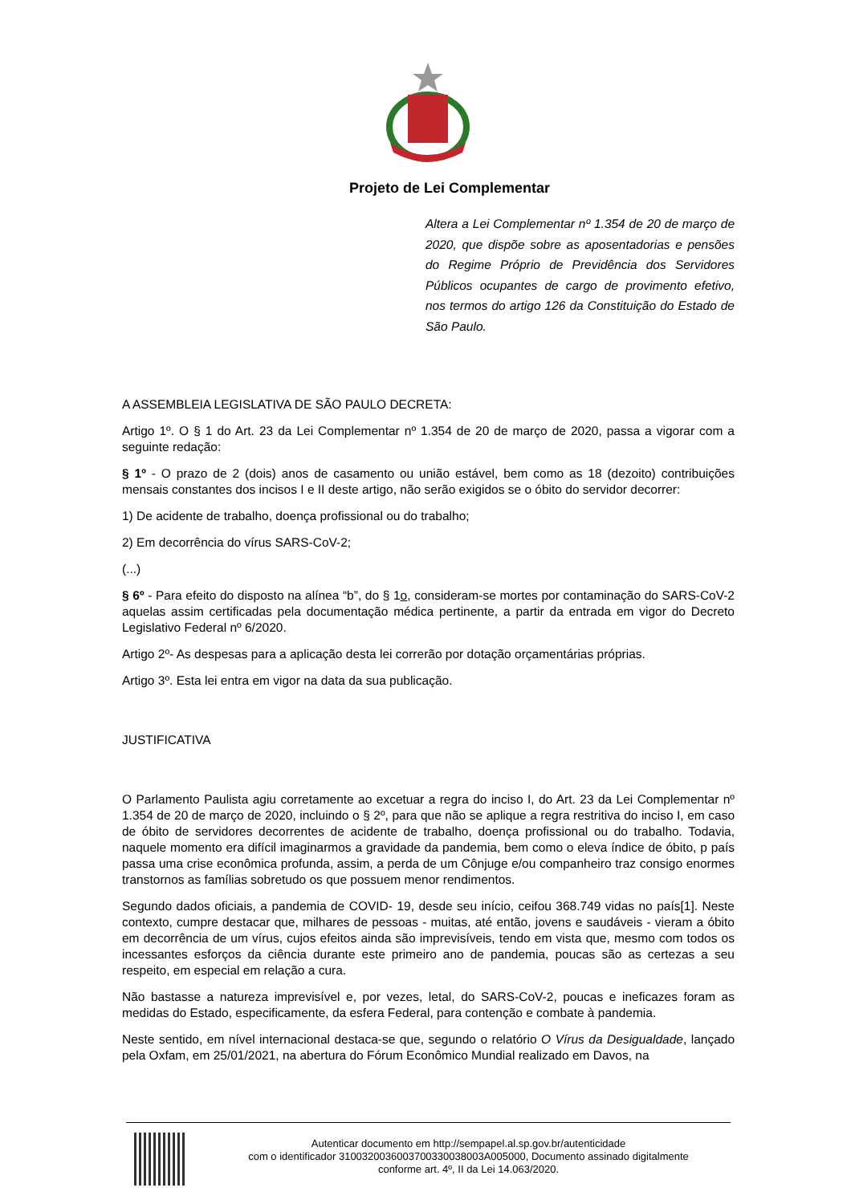Projeto de Lei Complementar
Altera a Lei Complementar nº 1.354 de 20 de março de 2020, que dispõe sobre as aposentadorias e pensões do Regime Próprio de Previdência dos Servidores Públicos ocupantes de cargo de provimento efetivo, nos termos do artigo 126 da Constituição do Estado de São Paulo.
A ASSEMBLEIA LEGISLATIVA DE SÃO PAULO DECRETA:
Artigo 1º. O § 1 do Art. 23 da Lei Complementar nº 1.354 de 20 de março de 2020, passa a vigorar com a seguinte redação:
§ 1º - O prazo de 2 (dois) anos de casamento ou união estável, bem como as 18 (dezoito) contribuições mensais constantes dos incisos I e II deste artigo, não serão exigidos se o óbito do servidor decorrer:
1) De acidente de trabalho, doença profissional ou do trabalho;
2) Em decorrência do vírus SARS-CoV-2;
(...)
§ 6º - Para efeito do disposto na alínea “b”, do § 1o, consideram-se mortes por contaminação do SARS-CoV-2 aquelas assim certificadas pela documentação médica pertinente, a partir da entrada em vigor do Decreto Legislativo Federal nº 6/2020.
Artigo 2º- As despesas para a aplicação desta lei correrão por dotação orçamentárias próprias.
Artigo 3º. Esta lei entra em vigor na data da sua publicação.
JUSTIFICATIVA
O Parlamento Paulista agiu corretamente ao excetuar a regra do inciso I, do Art. 23 da Lei Complementar nº 1.354 de 20 de março de 2020, incluindo o § 2º, para que não se aplique a regra restritiva do inciso I, em caso de óbito de servidores decorrentes de acidente de trabalho, doença profissional ou do trabalho. Todavia, naquele momento era difícil imaginarmos a gravidade da pandemia, bem como o eleva índice de óbito, p país passa uma crise econômica profunda, assim, a perda de um Cônjuge e/ou companheiro traz consigo enormes transtornos as famílias sobretudo os que possuem menor rendimentos.
Segundo dados oficiais, a pandemia de COVID- 19, desde seu início, ceifou 368.749 vidas no país[1]. Neste contexto, cumpre destacar que, milhares de pessoas - muitas, até então, jovens e saudáveis - vieram a óbito em decorrência de um vírus, cujos efeitos ainda são imprevisíveis, tendo em vista que, mesmo com todos os incessantes esforços da ciência durante este primeiro ano de pandemia, poucas são as certezas a seu respeito, em especial em relação a cura.
Não bastasse a natureza imprevisível e, por vezes, letal, do SARS-CoV-2, poucas e ineficazes foram as medidas do Estado, especificamente, da esfera Federal, para contenção e combate à pandemia.
Neste sentido, em nível internacional destaca-se que, segundo o relatório O Vírus da Desigualdade, lançado pela Oxfam, em 25/01/2021, na abertura do Fórum Econômico Mundial realizado em Davos, na
Autenticar documento em http://sempapel.al.sp.gov.br/autenticidade
com o identificador 3100320036003700330038003A005000, Documento assinado digitalmente
conforme art. 4º, II da Lei 14.063/2020.